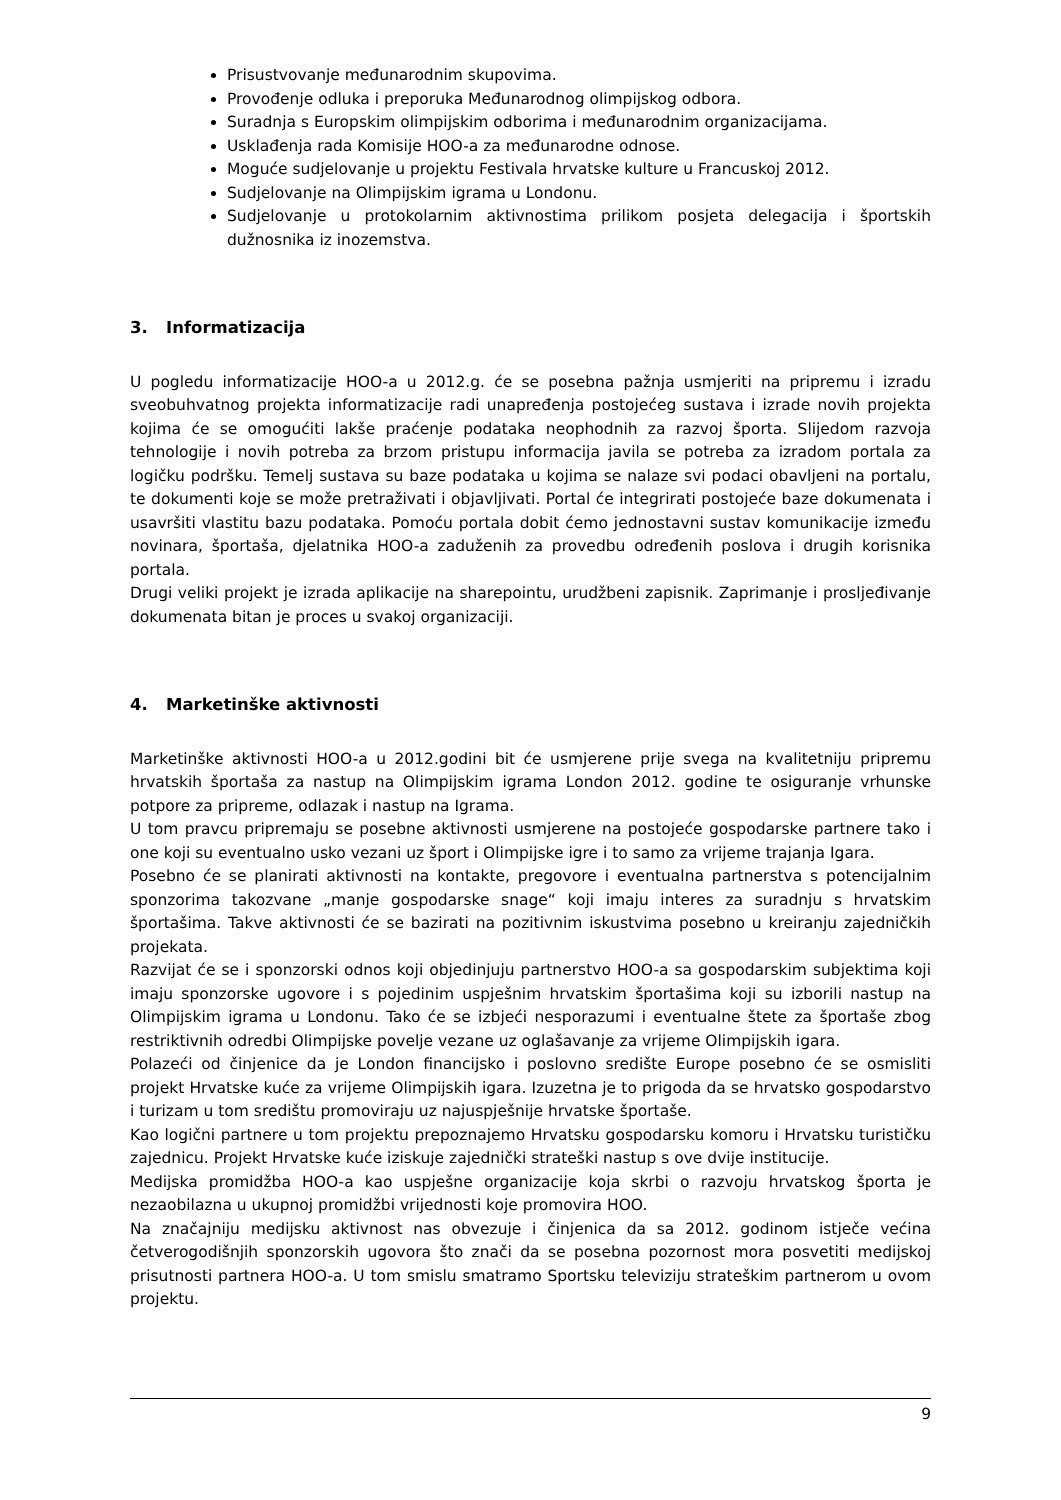Prisustvovanje međunarodnim skupovima.
Provođenje odluka i preporuka Međunarodnog olimpijskog odbora.
Suradnja s Europskim olimpijskim odborima i međunarodnim organizacijama.
Usklađenja rada Komisije HOO-a za međunarodne odnose.
Moguće sudjelovanje u projektu Festivala hrvatske kulture u Francuskoj 2012.
Sudjelovanje na Olimpijskim igrama u Londonu.
Sudjelovanje u protokolarnim aktivnostima prilikom posjeta delegacija i športskih dužnosnika iz inozemstva.
3. Informatizacija
U pogledu informatizacije HOO-a u 2012.g. će se posebna pažnja usmjeriti na pripremu i izradu sveobuhvatnog projekta informatizacije radi unapređenja postojećeg sustava i izrade novih projekta kojima će se omogućiti lakše praćenje podataka neophodnih za razvoj športa. Slijedom razvoja tehnologije i novih potreba za brzom pristupu informacija javila se potreba za izradom portala za logičku podršku. Temelj sustava su baze podataka u kojima se nalaze svi podaci obavljeni na portalu, te dokumenti koje se može pretraživati i objavljivati. Portal će integrirati postojeće baze dokumenata i usavršiti vlastitu bazu podataka. Pomoću portala dobit ćemo jednostavni sustav komunikacije između novinara, športaša, djelatnika HOO-a zaduženih za provedbu određenih poslova i drugih korisnika portala.
Drugi veliki projekt je izrada aplikacije na sharepointu, urudžbeni zapisnik. Zaprimanje i prosljeđivanje dokumenata bitan je proces u svakoj organizaciji.
4. Marketinške aktivnosti
Marketinške aktivnosti HOO-a u 2012.godini bit će usmjerene prije svega na kvalitetniju pripremu hrvatskih športaša za nastup na Olimpijskim igrama London 2012. godine te osiguranje vrhunske potpore za pripreme, odlazak i nastup na Igrama.
U tom pravcu pripremaju se posebne aktivnosti usmjerene na postojeće gospodarske partnere tako i one koji su eventualno usko vezani uz šport i Olimpijske igre i to samo za vrijeme trajanja Igara.
Posebno će se planirati aktivnosti na kontakte, pregovore i eventualna partnerstva s potencijalnim sponzorima takozvane „manje gospodarske snage“ koji imaju interes za suradnju s hrvatskim športašima. Takve aktivnosti će se bazirati na pozitivnim iskustvima posebno u kreiranju zajedničkih projekata.
Razvijat će se i sponzorski odnos koji objedinjuju partnerstvo HOO-a sa gospodarskim subjektima koji imaju sponzorske ugovore i s pojedinim uspješnim hrvatskim športašima koji su izborili nastup na Olimpijskim igrama u Londonu. Tako će se izbjeći nesporazumi i eventualne štete za športaše zbog restriktivnih odredbi Olimpijske povelje vezane uz oglašavanje za vrijeme Olimpijskih igara.
Polazeći od činjenice da je London financijsko i poslovno središte Europe posebno će se osmisliti projekt Hrvatske kuće za vrijeme Olimpijskih igara. Izuzetna je to prigoda da se hrvatsko gospodarstvo i turizam u tom središtu promoviraju uz najuspješnije hrvatske športaše.
Kao logični partnere u tom projektu prepoznajemo Hrvatsku gospodarsku komoru i Hrvatsku turističku zajednicu. Projekt Hrvatske kuće iziskuje zajednički strateški nastup s ove dvije institucije.
Medijska promidžba HOO-a kao uspješne organizacije koja skrbi o razvoju hrvatskog športa je nezaobilazna u ukupnoj promidžbi vrijednosti koje promovira HOO.
Na značajniju medijsku aktivnost nas obvezuje i činjenica da sa 2012. godinom istječe većina četverogodišnjih sponzorskih ugovora što znači da se posebna pozornost mora posvetiti medijskoj prisutnosti partnera HOO-a. U tom smislu smatramo Sportsku televiziju strateškim partnerom u ovom projektu.
9